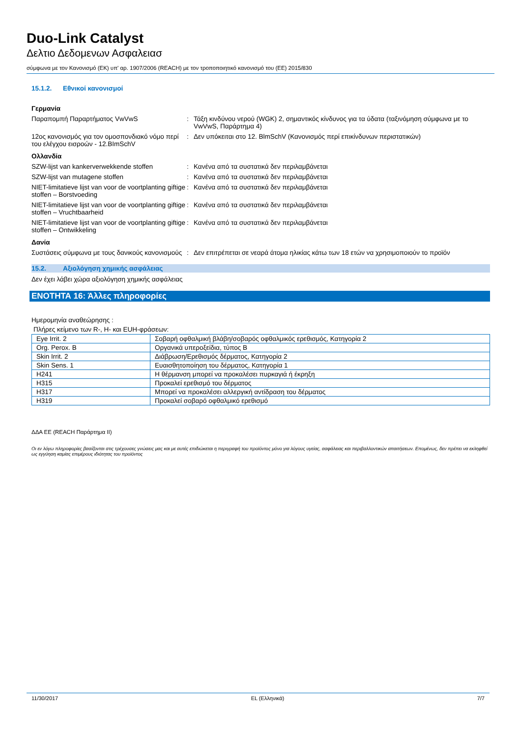Duo-Link Catalyst
Δελτιο Δεδομενων Ασφαλειασ
σύμφωνα με τον Κανονισμό (ΕΚ) υπ' αρ. 1907/2006 (REACH) με τον τροποποιητικό κανονισμό του (ΕΕ) 2015/830
15.1.2. Εθνικοί κανονισμοί
Γερμανία
Παραπομπή Παραρτήματος VwVwS : Τάξη κινδύνου νερού (WGK) 2, σημαντικός κίνδυνος για τα ύδατα (ταξινόμηση σύμφωνα με το VwVwS, Παράρτημα 4)
12ος κανονισμός για τον ομοσπονδιακό νόμο περί του ελέγχου εισροών - 12.BImSchV
: Δεν υπόκειται στο 12. BlmSchV (Κανονισμός περί επικίνδυνων περιστατικών)
Ολλανδία
SZW-lijst van kankerverwekkende stoffen : Κανένα από τα συστατικά δεν περιλαμβάνεται
SZW-lijst van mutagene stoffen : Κανένα από τα συστατικά δεν περιλαμβάνεται
NIET-limitatieve lijst van voor de voortplanting giftige stoffen – Borstvoeding
: Κανένα από τα συστατικά δεν περιλαμβάνεται
NIET-limitatieve lijst van voor de voortplanting giftige stoffen – Vruchtbaarheid
: Κανένα από τα συστατικά δεν περιλαμβάνεται
NIET-limitatieve lijst van voor de voortplanting giftige stoffen – Ontwikkeling
: Κανένα από τα συστατικά δεν περιλαμβάνεται
Δανία
Συστάσεις σύμφωνα με τους δανικούς κανονισμούς
: Δεν επιτρέπεται σε νεαρά άτομα ηλικίας κάτω των 18 ετών να χρησιμοποιούν το προϊόν
15.2. Αξιολόγηση χημικής ασφάλειας
Δεν έχει λάβει χώρα αξιολόγηση χημικής ασφάλειας
ΕΝΟΤΗΤΑ 16: Άλλες πληροφορίες
Ημερομηνία αναθεώρησης :
Πλήρες κείμενο των R-, H- και EUH-φράσεων:
| Eye Irrit. 2 | Σοβαρή οφθαλμική βλάβη/σοβαρός οφθαλμικός ερεθισμός, Κατηγορία 2 |
| Org. Perox. B | Οργανικά υπεροξείδια, τύπος B |
| Skin Irrit. 2 | Διάβρωση/Ερεθισμός δέρματος, Κατηγορία 2 |
| Skin Sens. 1 | Ευαισθητοποίηση του δέρματος, Κατηγορία 1 |
| H241 | Η θέρμανση μπορεί να προκαλέσει πυρκαγιά ή έκρηξη |
| H315 | Προκαλεί ερεθισμό του δέρματος |
| H317 | Μπορεί να προκαλέσει αλλεργική αντίδραση του δέρματος |
| H319 | Προκαλεί σοβαρό οφθαλμικό ερεθισμό |
ΔΔΑ ΕΕ (REACH Παράρτημα II)
Οι εν λόγω πληροφορίες βασίζονται στις τρέχουσες γνώσεις μας και με αυτές επιδιώκεται η περιγραφή του προϊόντος μόνο για λόγους υγείας, ασφάλειας και περιβαλλοντικών απαιτήσεων. Επομένως, δεν πρέπει να εκληφθεί ως εγγύηση καμίας επιμέρους ιδιότητας του προϊόντος
11/30/2017 EL (Ελληνικά) 7/7